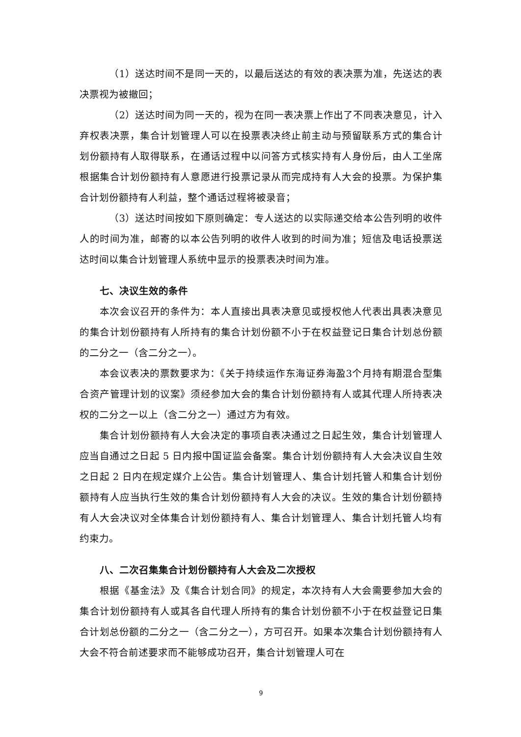（1）送达时间不是同一天的，以最后送达的有效的表决票为准，先送达的表决票视为被撤回；
（2）送达时间为同一天的，视为在同一表决票上作出了不同表决意见，计入弃权表决票，集合计划管理人可以在投票表决终止前主动与预留联系方式的集合计划份额持有人取得联系，在通话过程中以问答方式核实持有人身份后，由人工坐席根据集合计划份额持有人意愿进行投票记录从而完成持有人大会的投票。为保护集合计划份额持有人利益，整个通话过程将被录音；
（3）送达时间按如下原则确定：专人送达的以实际递交给本公告列明的收件人的时间为准，邮寄的以本公告列明的收件人收到的时间为准；短信及电话投票送达时间以集合计划管理人系统中显示的投票表决时间为准。
七、决议生效的条件
本次会议召开的条件为：本人直接出具表决意见或授权他人代表出具表决意见的集合计划份额持有人所持有的集合计划份额不小于在权益登记日集合计划总份额的二分之一（含二分之一）。
本会议表决的票数要求为：《关于持续运作东海证券海盈3个月持有期混合型集合资产管理计划的议案》须经参加大会的集合计划份额持有人或其代理人所持表决权的二分之一以上（含二分之一）通过方为有效。
集合计划份额持有人大会决定的事项自表决通过之日起生效，集合计划管理人应当自通过之日起 5 日内报中国证监会备案。集合计划份额持有人大会决议自生效之日起 2 日内在规定媒介上公告。集合计划管理人、集合计划托管人和集合计划份额持有人应当执行生效的集合计划份额持有人大会的决议。生效的集合计划份额持有人大会决议对全体集合计划份额持有人、集合计划管理人、集合计划托管人均有约束力。
八、二次召集集合计划份额持有人大会及二次授权
根据《基金法》及《集合计划合同》的规定，本次持有人大会需要参加大会的集合计划份额持有人或其各自代理人所持有的集合计划份额不小于在权益登记日集合计划总份额的二分之一（含二分之一），方可召开。如果本次集合计划份额持有人大会不符合前述要求而不能够成功召开，集合计划管理人可在
9